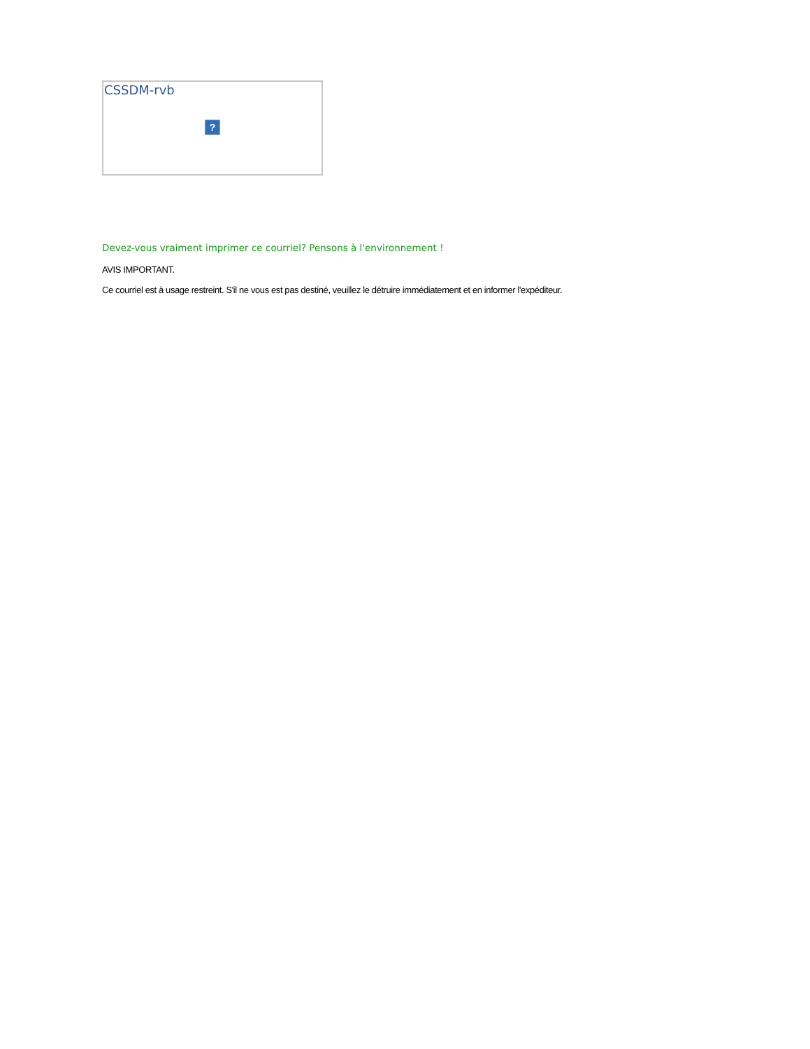CSSDM-rvb
?
Devez-vous vraiment imprimer ce courriel? Pensons à l'environnement !
AVIS IMPORTANT.
Ce courriel est à usage restreint. S'il ne vous est pas destiné, veuillez le détruire immédiatement et en informer l'expéditeur.